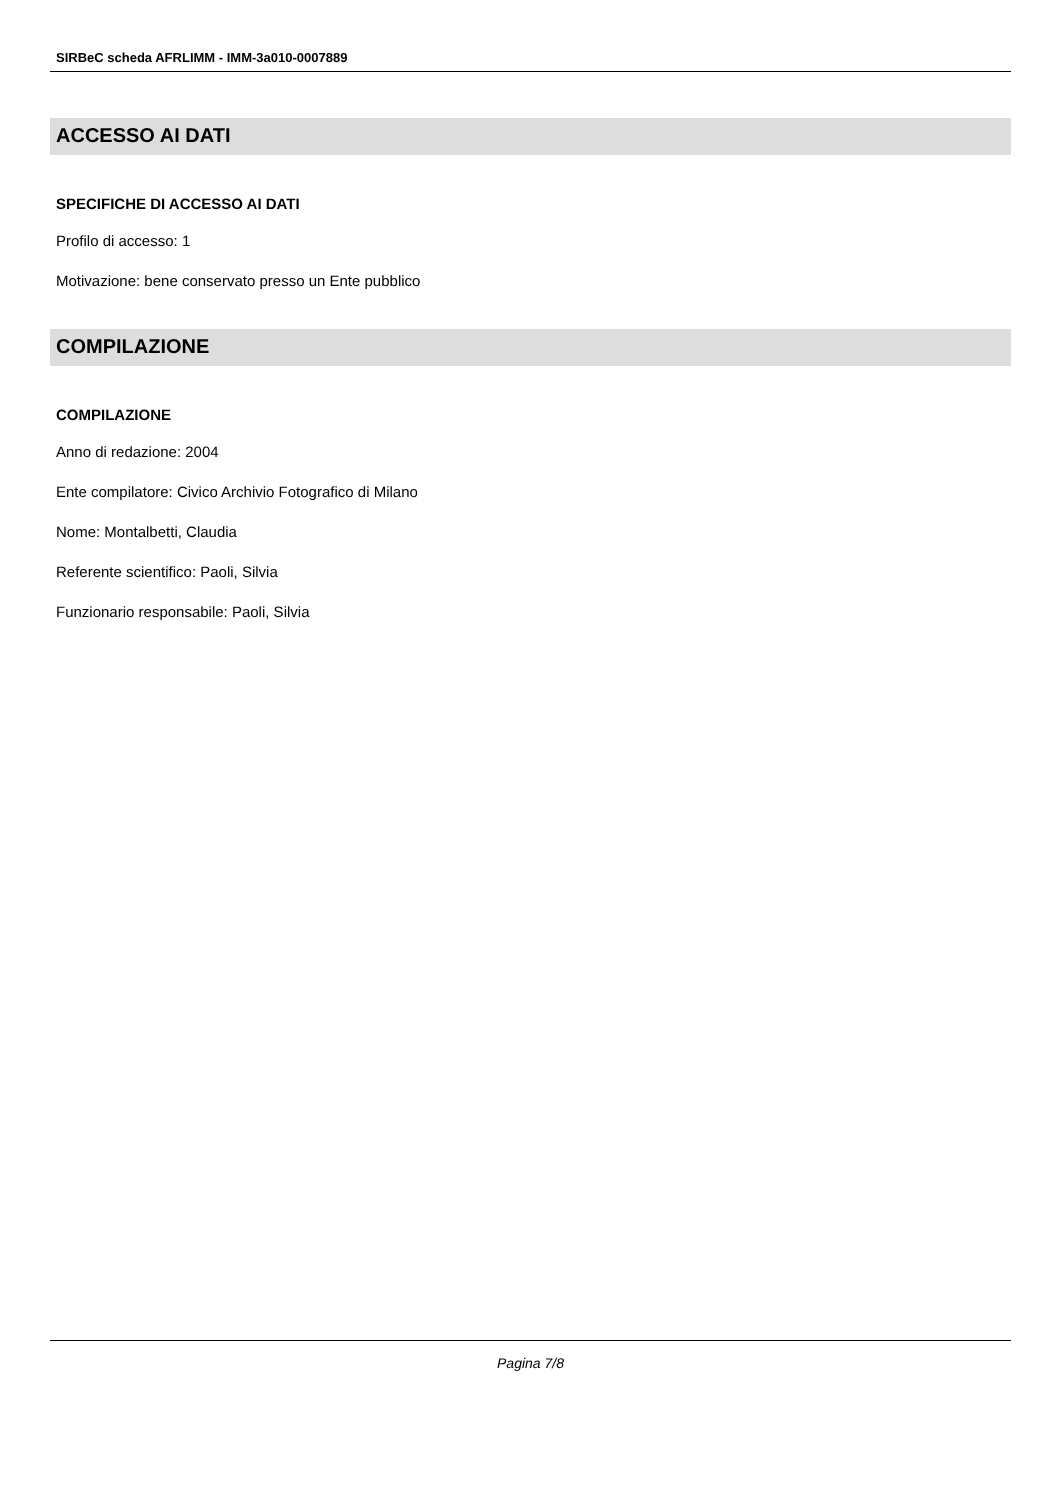SIRBeC scheda AFRLIMM - IMM-3a010-0007889
ACCESSO AI DATI
SPECIFICHE DI ACCESSO AI DATI
Profilo di accesso: 1
Motivazione: bene conservato presso un Ente pubblico
COMPILAZIONE
COMPILAZIONE
Anno di redazione: 2004
Ente compilatore: Civico Archivio Fotografico di Milano
Nome: Montalbetti, Claudia
Referente scientifico: Paoli, Silvia
Funzionario responsabile: Paoli, Silvia
Pagina 7/8